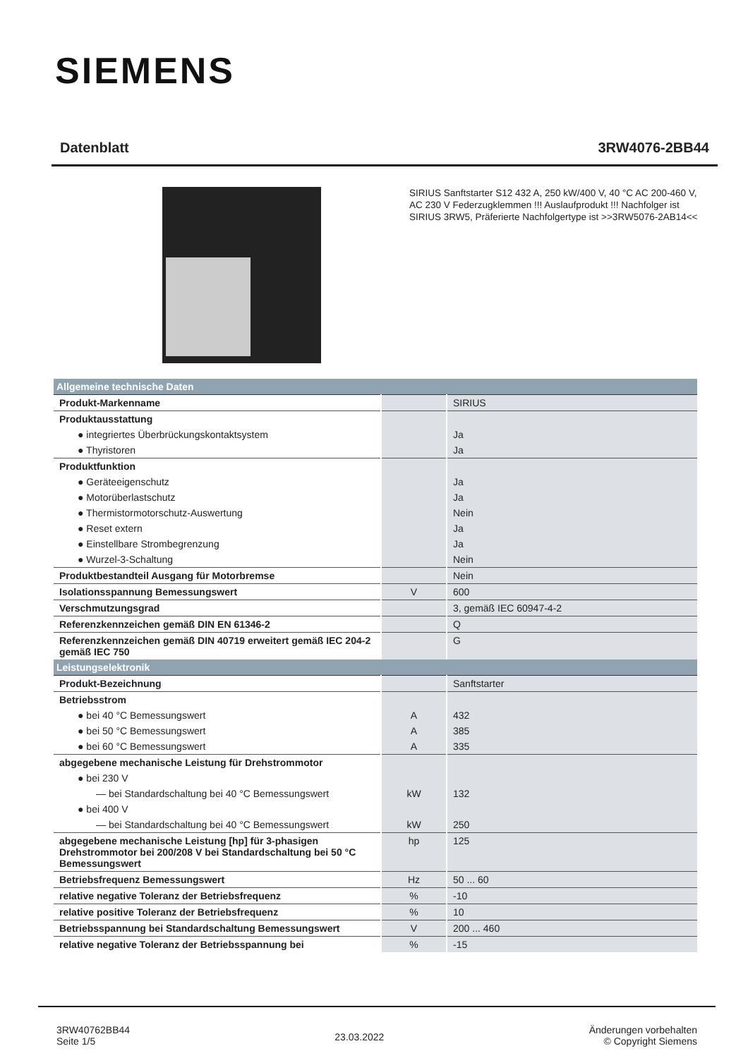SIEMENS
Datenblatt 3RW4076-2BB44
SIRIUS Sanftstarter S12 432 A, 250 kW/400 V, 40 °C AC 200-460 V, AC 230 V Federzugklemmen !!! Auslaufprodukt !!! Nachfolger ist SIRIUS 3RW5, Präferierte Nachfolgertype ist >>3RW5076-2AB14<<
| Allgemeine technische Daten | | |
| --- | --- | --- |
| Produkt-Markenname | | SIRIUS |
| Produktausstattung | | |
| ● integriertes Überbrückungskontaktsystem | | Ja |
| ● Thyristoren | | Ja |
| Produktfunktion | | |
| ● Geräteeigenschutz | | Ja |
| ● Motorüberlastschutz | | Ja |
| ● Thermistormotorschutz-Auswertung | | Nein |
| ● Reset extern | | Ja |
| ● Einstellbare Strombegrenzung | | Ja |
| ● Wurzel-3-Schaltung | | Nein |
| Produktbestandteil Ausgang für Motorbremse | | Nein |
| Isolationsspannung Bemessungswert | V | 600 |
| Verschmutzungsgrad | | 3, gemäß IEC 60947-4-2 |
| Referenzkennzeichen gemäß DIN EN 61346-2 | | Q |
| Referenzkennzeichen gemäß DIN 40719 erweitert gemäß IEC 204-2 gemäß IEC 750 | | G |
| Leistungselektronik | | |
| Produkt-Bezeichnung | | Sanftstarter |
| Betriebsstrom | | |
| ● bei 40 °C Bemessungswert | A | 432 |
| ● bei 50 °C Bemessungswert | A | 385 |
| ● bei 60 °C Bemessungswert | A | 335 |
| abgegebene mechanische Leistung für Drehstrommotor | | |
| ● bei 230 V | | |
| — bei Standardschaltung bei 40 °C Bemessungswert | kW | 132 |
| ● bei 400 V | | |
| — bei Standardschaltung bei 40 °C Bemessungswert | kW | 250 |
| abgegebene mechanische Leistung [hp] für 3-phasigen Drehstrommotor bei 200/208 V bei Standardschaltung bei 50 °C Bemessungswert | hp | 125 |
| Betriebsfrequenz Bemessungswert | Hz | 50 ... 60 |
| relative negative Toleranz der Betriebsfrequenz | % | -10 |
| relative positive Toleranz der Betriebsfrequenz | % | 10 |
| Betriebsspannung bei Standardschaltung Bemessungswert | V | 200 ... 460 |
| relative negative Toleranz der Betriebsspannung bei | % | -15 |
3RW40762BB44
Seite 1/5
23.03.2022
Änderungen vorbehalten
© Copyright Siemens